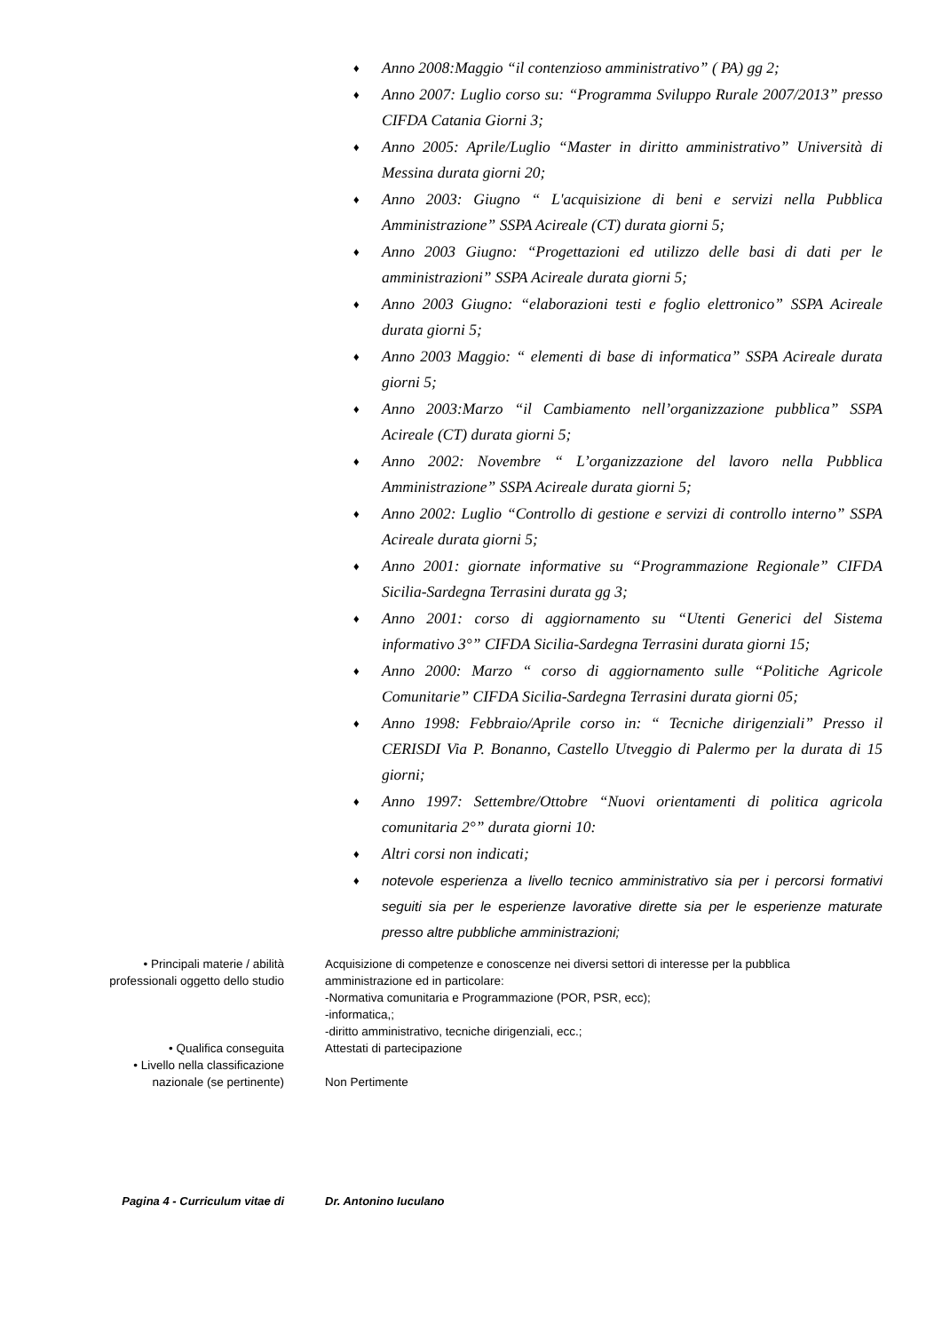♦ Anno 2008:Maggio “il contenzioso amministrativo” ( PA) gg 2;
♦ Anno 2007: Luglio corso su: “Programma Sviluppo Rurale 2007/2013” presso CIFDA Catania Giorni 3;
♦ Anno 2005: Aprile/Luglio “Master in diritto amministrativo” Università di Messina durata giorni 20;
♦ Anno 2003: Giugno “ L'acquisizione di beni e servizi nella Pubblica Amministrazione” SSPA Acireale (CT) durata giorni 5;
♦ Anno 2003 Giugno: “Progettazioni ed utilizzo delle basi di dati per le amministrazioni” SSPA Acireale durata giorni 5;
♦ Anno 2003 Giugno: “elaborazioni testi e foglio elettronico” SSPA Acireale durata giorni 5;
♦ Anno 2003 Maggio: “ elementi di base di informatica” SSPA Acireale durata giorni 5;
♦ Anno 2003:Marzo “il Cambiamento nell’organizzazione pubblica” SSPA Acireale (CT) durata giorni 5;
♦ Anno 2002: Novembre “ L’organizzazione del lavoro nella Pubblica Amministrazione” SSPA Acireale durata giorni 5;
♦ Anno 2002: Luglio “Controllo di gestione e servizi di controllo interno” SSPA Acireale durata giorni 5;
♦ Anno 2001: giornate informative su “Programmazione Regionale” CIFDA Sicilia-Sardegna Terrasini durata gg 3;
♦ Anno 2001: corso di aggiornamento su “Utenti Generici del Sistema informativo 3°” CIFDA Sicilia-Sardegna Terrasini durata giorni 15;
♦ Anno 2000: Marzo “ corso di aggiornamento sulle “Politiche Agricole Comunitarie” CIFDA Sicilia-Sardegna Terrasini durata giorni 05;
♦ Anno 1998: Febbraio/Aprile corso in: “ Tecniche dirigenziali” Presso il CERISDI Via P. Bonanno, Castello Utveggio di Palermo per la durata di 15 giorni;
♦ Anno 1997: Settembre/Ottobre “Nuovi orientamenti di politica agricola comunitaria 2°” durata giorni 10:
♦ Altri corsi non indicati;
♦ notevole esperienza a livello tecnico amministrativo sia per i percorsi formativi seguiti sia per le esperienze lavorative dirette sia per le esperienze maturate presso altre pubbliche amministrazioni;
• Principali materie / abilità
professionali oggetto dello studio
Acquisizione di competenze e conoscenze nei diversi settori di interesse per la pubblica amministrazione ed in particolare:
-Normativa comunitaria e Programmazione (POR, PSR, ecc);
-informatica,;
-diritto amministrativo, tecniche dirigenziali, ecc.;
• Qualifica conseguita Attestati di partecipazione
• Livello nella classificazione
nazionale (se pertinente)
Non Pertimente
Pagina 4 - Curriculum vitae di Dr. Antonino Iuculano